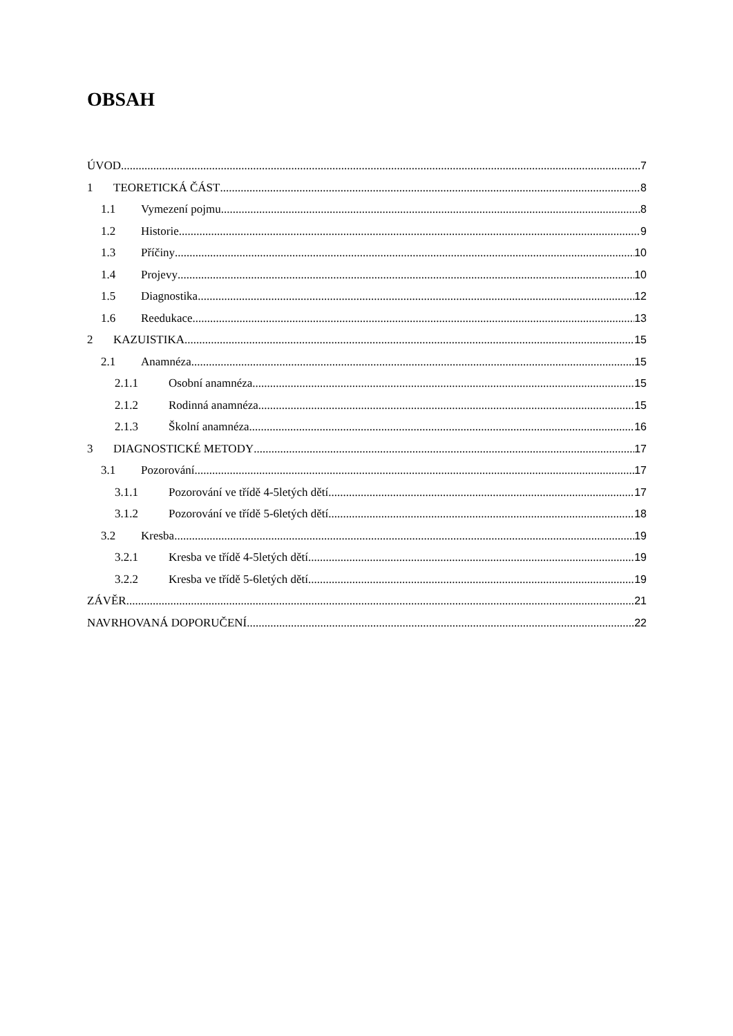OBSAH
ÚVOD 7
1 TEORETICKÁ ČÁST 8
1.1 Vymezení pojmu 8
1.2 Historie 9
1.3 Příčiny 10
1.4 Projevy 10
1.5 Diagnostika 12
1.6 Reedukace 13
2 KAZUISTIKA 15
2.1 Anamnéza 15
2.1.1 Osobní anamnéza 15
2.1.2 Rodinná anamnéza 15
2.1.3 Školní anamnéza 16
3 DIAGNOSTICKÉ METODY 17
3.1 Pozorování 17
3.1.1 Pozorování ve třídě 4-5letých dětí 17
3.1.2 Pozorování ve třídě 5-6letých dětí 18
3.2 Kresba 19
3.2.1 Kresba ve třídě 4-5letých dětí 19
3.2.2 Kresba ve třídě 5-6letých dětí 19
ZÁVĚR 21
NAVRHOVANÁ DOPORUČENÍ 22